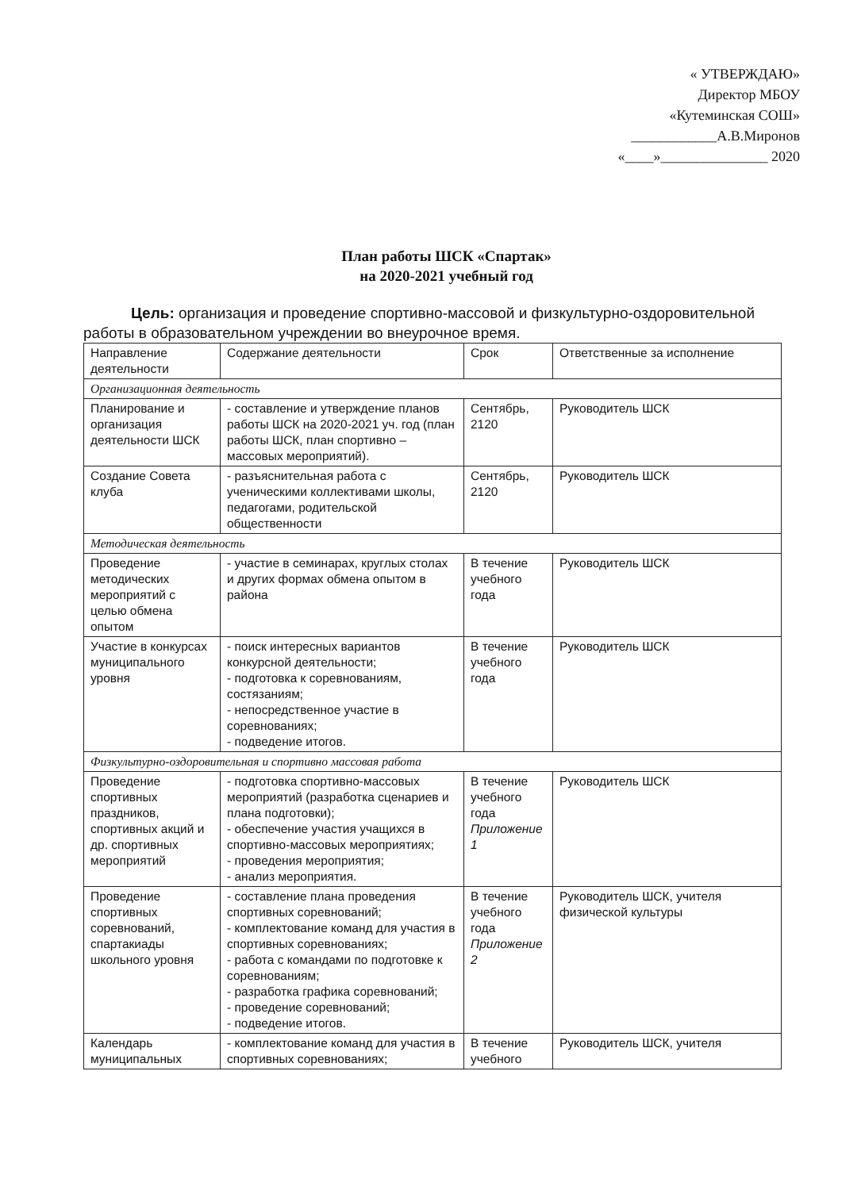« УТВЕРЖДАЮ»
Директор МБОУ
«Кутеминская СОШ»
____________А.В.Миронов
«____»_______________ 2020
План работы ШСК «Спартак»
на 2020-2021 учебный год
Цель: организация и проведение спортивно-массовой и физкультурно-оздоровительной работы в образовательном учреждении во внеурочное время.
| Направление деятельности | Содержание деятельности | Срок | Ответственные за исполнение |
| Организационная деятельность | | | |
| Планирование и организация деятельности ШСК | - составление и утверждение планов работы ШСК на 2020-2021 уч. год (план работы ШСК, план спортивно –массовых мероприятий). | Сентябрь, 2120 | Руководитель ШСК |
| Создание Совета клуба | - разъяснительная работа с ученическими коллективами школы, педагогами, родительской общественности | Сентябрь, 2120 | Руководитель ШСК |
| Методическая деятельность | | | |
| Проведение методических мероприятий с целью обмена опытом | - участие в семинарах, круглых столах и других формах обмена опытом в района | В течение учебного года | Руководитель ШСК |
| Участие в конкурсах муниципального уровня | - поиск интересных вариантов конкурсной деятельности; - подготовка к соревнованиям, состязаниям; - непосредственное участие в соревнованиях; - подведение итогов. | В течение учебного года | Руководитель ШСК |
| Физкультурно-оздоровительная и спортивно массовая работа | | | |
| Проведение спортивных праздников, спортивных акций и др. спортивных мероприятий | - подготовка спортивно-массовых мероприятий (разработка сценариев и плана подготовки); - обеспечение участия учащихся в спортивно-массовых мероприятиях; - проведения мероприятия; - анализ мероприятия. | В течение учебного года Приложение 1 | Руководитель ШСК |
| Проведение спортивных соревнований, спартакиады школьного уровня | - составление плана проведения спортивных соревнований; - комплектование команд для участия в спортивных соревнованиях; - работа с командами по подготовке к соревнованиям; - разработка графика соревнований; - проведение соревнований; - подведение итогов. | В течение учебного года Приложение 2 | Руководитель ШСК, учителя физической культуры |
| Календарь муниципальных | - комплектование команд для участия в спортивных соревнованиях; | В течение учебного | Руководитель ШСК, учителя |